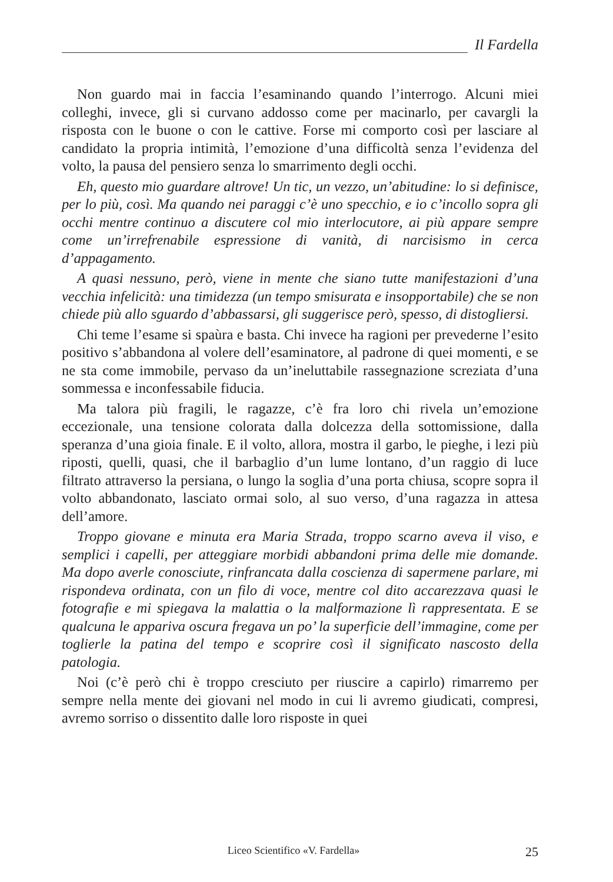Il Fardella
Non guardo mai in faccia l’esaminando quando l’interrogo. Alcuni miei colleghi, invece, gli si curvano addosso come per macinarlo, per cavargli la risposta con le buone o con le cattive. Forse mi comporto così per lasciare al candidato la propria intimità, l’emozione d’una difficoltà senza l’evidenza del volto, la pausa del pensiero senza lo smarrimento degli occhi.
Eh, questo mio guardare altrove! Un tic, un vezzo, un’abitudine: lo si definisce, per lo più, così. Ma quando nei paraggi c’è uno specchio, e io c’incollo sopra gli occhi mentre continuo a discutere col mio interlocutore, ai più appare sempre come un’irrefrenabile espressione di vanità, di narcisismo in cerca d’appagamento.
A quasi nessuno, però, viene in mente che siano tutte manifestazioni d’una vecchia infelicità: una timidezza (un tempo smisurata e insopportabile) che se non chiede più allo sguardo d’abbassarsi, gli suggerisce però, spesso, di distogliersi.
Chi teme l’esame si spaùra e basta. Chi invece ha ragioni per prevederne l’esito positivo s’abbandona al volere dell’esaminatore, al padrone di quei momenti, e se ne sta come immobile, pervaso da un’ineluttabile rassegnazione screziata d’una sommessa e inconfessabile fiducia.
Ma talora più fragili, le ragazze, c’è fra loro chi rivela un’emozione eccezionale, una tensione colorata dalla dolcezza della sottomissione, dalla speranza d’una gioia finale. E il volto, allora, mostra il garbo, le pieghe, i lezi più riposti, quelli, quasi, che il barbaglio d’un lume lontano, d’un raggio di luce filtrato attraverso la persiana, o lungo la soglia d’una porta chiusa, scopre sopra il volto abbandonato, lasciato ormai solo, al suo verso, d’una ragazza in attesa dell’amore.
Troppo giovane e minuta era Maria Strada, troppo scarno aveva il viso, e semplici i capelli, per atteggiare morbidi abbandoni prima delle mie domande. Ma dopo averle conosciute, rinfrancata dalla coscienza di sapermene parlare, mi rispondeva ordinata, con un filo di voce, mentre col dito accarezzava quasi le fotografie e mi spiegava la malattia o la malformazione lì rappresentata. E se qualcuna le appariva oscura fregava un po’ la superficie dell’immagine, come per toglierle la patina del tempo e scoprire così il significato nascosto della patologia.
Noi (c’è però chi è troppo cresciuto per riuscire a capirlo) rimarremo per sempre nella mente dei giovani nel modo in cui li avremo giudicati, compresi, avremo sorriso o dissentito dalle loro risposte in quei
Liceo Scientifico «V. Fardella»
25